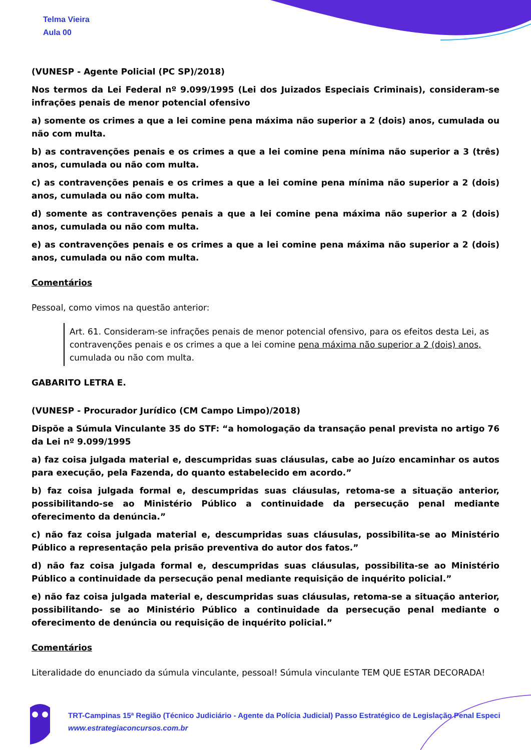Telma Vieira
Aula 00
(VUNESP - Agente Policial (PC SP)/2018)
Nos termos da Lei Federal nº 9.099/1995 (Lei dos Juizados Especiais Criminais), consideram-se infrações penais de menor potencial ofensivo
a) somente os crimes a que a lei comine pena máxima não superior a 2 (dois) anos, cumulada ou não com multa.
b) as contravenções penais e os crimes a que a lei comine pena mínima não superior a 3 (três) anos, cumulada ou não com multa.
c) as contravenções penais e os crimes a que a lei comine pena mínima não superior a 2 (dois) anos, cumulada ou não com multa.
d) somente as contravenções penais a que a lei comine pena máxima não superior a 2 (dois) anos, cumulada ou não com multa.
e) as contravenções penais e os crimes a que a lei comine pena máxima não superior a 2 (dois) anos, cumulada ou não com multa.
Comentários
Pessoal, como vimos na questão anterior:
Art. 61. Consideram-se infrações penais de menor potencial ofensivo, para os efeitos desta Lei, as contravenções penais e os crimes a que a lei comine pena máxima não superior a 2 (dois) anos, cumulada ou não com multa.
GABARITO LETRA E.
(VUNESP - Procurador Jurídico (CM Campo Limpo)/2018)
Dispõe a Súmula Vinculante 35 do STF: “a homologação da transação penal prevista no artigo 76 da Lei nº 9.099/1995
a) faz coisa julgada material e, descumpridas suas cláusulas, cabe ao Juízo encaminhar os autos para execução, pela Fazenda, do quanto estabelecido em acordo.”
b) faz coisa julgada formal e, descumpridas suas cláusulas, retoma-se a situação anterior, possibilitando-se ao Ministério Público a continuidade da persecução penal mediante oferecimento da denúncia.”
c) não faz coisa julgada material e, descumpridas suas cláusulas, possibilita-se ao Ministério Público a representação pela prisão preventiva do autor dos fatos.”
d) não faz coisa julgada formal e, descumpridas suas cláusulas, possibilita-se ao Ministério Público a continuidade da persecução penal mediante requisição de inquérito policial.”
e) não faz coisa julgada material e, descumpridas suas cláusulas, retoma-se a situação anterior, possibilitando- se ao Ministério Público a continuidade da persecução penal mediante o oferecimento de denúncia ou requisição de inquérito policial.”
Comentários
Literalidade do enunciado da súmula vinculante, pessoal! Súmula vinculante TEM QUE ESTAR DECORADA!
TRT-Campinas 15ª Região (Técnico Judiciário - Agente da Polícia Judicial) Passo Estratégico de Legislação Penal Especi
www.estrategiaconcursos.com.br